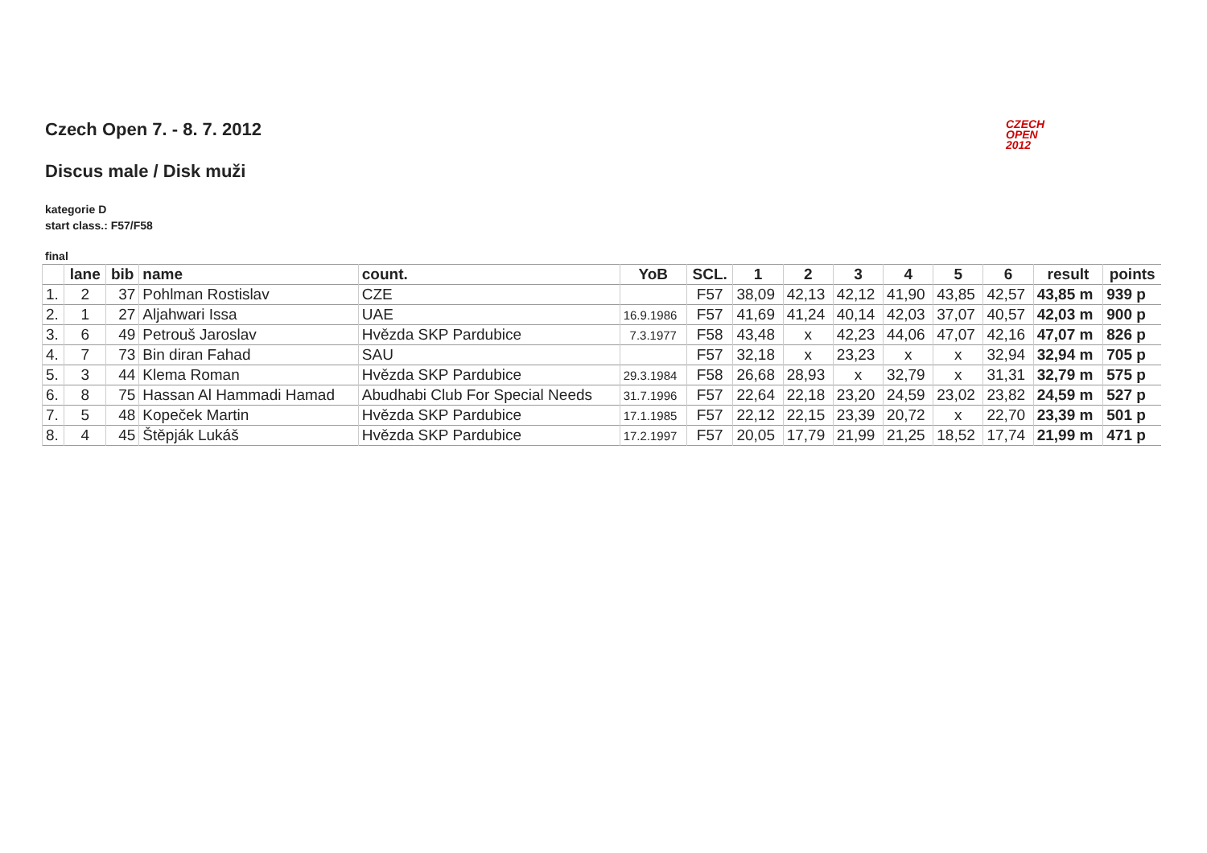Czech Open 7. - 8. 7. 2012
CZECH
OPEN
2012
Discus male / Disk muži
kategorie D
start class.: F57/F58
final
| | lane | bib | name | count. | YoB | SCL. | 1 | 2 | 3 | 4 | 5 | 6 | result | points |
| --- | --- | --- | --- | --- | --- | --- | --- | --- | --- | --- | --- | --- | --- | --- |
| 1. | 2 | 37 | Pohlman Rostislav | CZE | | F57 | 38,09 | 42,13 | 42,12 | 41,90 | 43,85 | 42,57 | 43,85 m | 939 p |
| 2. | 1 | 27 | Aljahwari Issa | UAE | 16.9.1986 | F57 | 41,69 | 41,24 | 40,14 | 42,03 | 37,07 | 40,57 | 42,03 m | 900 p |
| 3. | 6 | 49 | Petrouš Jaroslav | Hvězda SKP Pardubice | 7.3.1977 | F58 | 43,48 | x | 42,23 | 44,06 | 47,07 | 42,16 | 47,07 m | 826 p |
| 4. | 7 | 73 | Bin diran Fahad | SAU | | F57 | 32,18 | x | 23,23 | x | x | 32,94 | 32,94 m | 705 p |
| 5. | 3 | 44 | Klema Roman | Hvězda SKP Pardubice | 29.3.1984 | F58 | 26,68 | 28,93 | x | 32,79 | x | 31,31 | 32,79 m | 575 p |
| 6. | 8 | 75 | Hassan Al Hammadi Hamad | Abudhabi Club For Special Needs | 31.7.1996 | F57 | 22,64 | 22,18 | 23,20 | 24,59 | 23,02 | 23,82 | 24,59 m | 527 p |
| 7. | 5 | 48 | Kopeček Martin | Hvězda SKP Pardubice | 17.1.1985 | F57 | 22,12 | 22,15 | 23,39 | 20,72 | x | 22,70 | 23,39 m | 501 p |
| 8. | 4 | 45 | Štěpják Lukáš | Hvězda SKP Pardubice | 17.2.1997 | F57 | 20,05 | 17,79 | 21,99 | 21,25 | 18,52 | 17,74 | 21,99 m | 471 p |